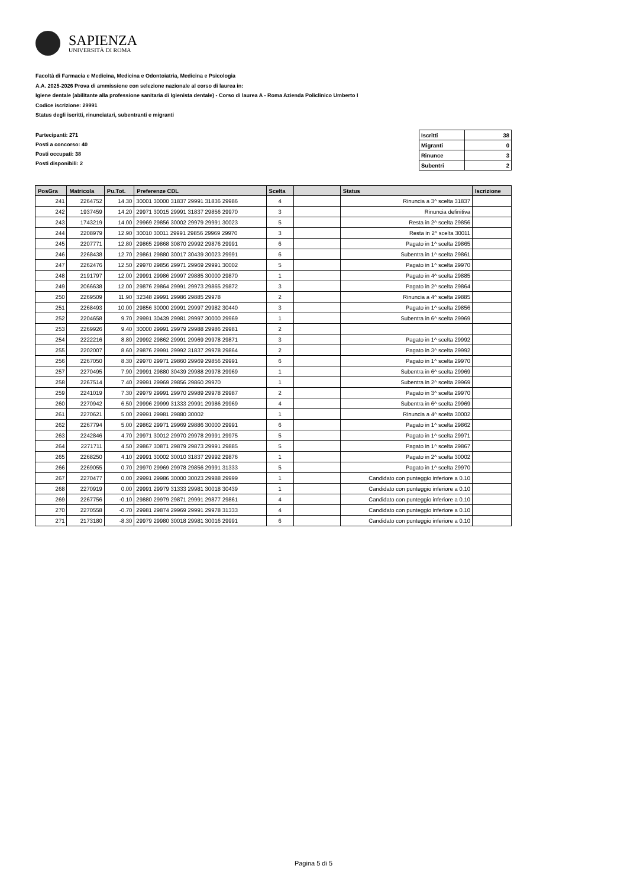SAPIENZA
UNIVERSITÀ DI ROMA
Facoltà di Farmacia e Medicina, Medicina e Odontoiatria, Medicina e Psicologia
A.A. 2025-2026 Prova di ammissione con selezione nazionale al corso di laurea in:
Igiene dentale (abilitante alla professione sanitaria di Igienista dentale) - Corso di laurea A - Roma Azienda Policlinico Umberto I
Codice iscrizione: 29991
Status degli iscritti, rinunciatari, subentranti e migranti
Partecipanti: 271
Posti a concorso: 40
Posti occupati: 38
Posti disponibili: 2
| Iscritti | 38 |
| Migranti | 0 |
| Rinunce | 3 |
| Subentri | 2 |
| PosGra | Matricola | Pu.Tot. | Preferenze CDL | Scelta | | Status | Iscrizione |
| --- | --- | --- | --- | --- | --- | --- | --- |
| 241 | 2264752 | 14.30 | 30001 30000 31837 29991 31836 29986 | 4 | | Rinuncia a 3^ scelta 31837 | |
| 242 | 1937459 | 14.20 | 29971 30015 29991 31837 29856 29970 | 3 | | Rinuncia definitiva | |
| 243 | 1743219 | 14.00 | 29969 29856 30002 29979 29991 30023 | 5 | | Resta in 2^ scelta 29856 | |
| 244 | 2208979 | 12.90 | 30010 30011 29991 29856 29969 29970 | 3 | | Resta in 2^ scelta 30011 | |
| 245 | 2207771 | 12.80 | 29865 29868 30870 29992 29876 29991 | 6 | | Pagato in 1^ scelta 29865 | |
| 246 | 2268438 | 12.70 | 29861 29880 30017 30439 30023 29991 | 6 | | Subentra in 1^ scelta 29861 | |
| 247 | 2262476 | 12.50 | 29970 29856 29971 29969 29991 30002 | 5 | | Pagato in 1^ scelta 29970 | |
| 248 | 2191797 | 12.00 | 29991 29986 29997 29885 30000 29870 | 1 | | Pagato in 4^ scelta 29885 | |
| 249 | 2066638 | 12.00 | 29876 29864 29991 29973 29865 29872 | 3 | | Pagato in 2^ scelta 29864 | |
| 250 | 2269509 | 11.90 | 32348 29991 29986 29885 29978 | 2 | | Rinuncia a 4^ scelta 29885 | |
| 251 | 2268493 | 10.00 | 29856 30000 29991 29997 29982 30440 | 3 | | Pagato in 1^ scelta 29856 | |
| 252 | 2204658 | 9.70 | 29991 30439 29981 29997 30000 29969 | 1 | | Subentra in 6^ scelta 29969 | |
| 253 | 2269926 | 9.40 | 30000 29991 29979 29988 29986 29981 | 2 | | | |
| 254 | 2222216 | 8.80 | 29992 29862 29991 29969 29978 29871 | 3 | | Pagato in 1^ scelta 29992 | |
| 255 | 2202007 | 8.60 | 29876 29991 29992 31837 29978 29864 | 2 | | Pagato in 3^ scelta 29992 | |
| 256 | 2267050 | 8.30 | 29970 29971 29860 29969 29856 29991 | 6 | | Pagato in 1^ scelta 29970 | |
| 257 | 2270495 | 7.90 | 29991 29880 30439 29988 29978 29969 | 1 | | Subentra in 6^ scelta 29969 | |
| 258 | 2267514 | 7.40 | 29991 29969 29856 29860 29970 | 1 | | Subentra in 2^ scelta 29969 | |
| 259 | 2241019 | 7.30 | 29979 29991 29970 29989 29978 29987 | 2 | | Pagato in 3^ scelta 29970 | |
| 260 | 2270942 | 6.50 | 29996 29999 31333 29991 29986 29969 | 4 | | Subentra in 6^ scelta 29969 | |
| 261 | 2270621 | 5.00 | 29991 29981 29880 30002 | 1 | | Rinuncia a 4^ scelta 30002 | |
| 262 | 2267794 | 5.00 | 29862 29971 29969 29886 30000 29991 | 6 | | Pagato in 1^ scelta 29862 | |
| 263 | 2242846 | 4.70 | 29971 30012 29970 29978 29991 29975 | 5 | | Pagato in 1^ scelta 29971 | |
| 264 | 2271711 | 4.50 | 29867 30871 29879 29873 29991 29885 | 5 | | Pagato in 1^ scelta 29867 | |
| 265 | 2268250 | 4.10 | 29991 30002 30010 31837 29992 29876 | 1 | | Pagato in 2^ scelta 30002 | |
| 266 | 2269055 | 0.70 | 29970 29969 29978 29856 29991 31333 | 5 | | Pagato in 1^ scelta 29970 | |
| 267 | 2270477 | 0.00 | 29991 29986 30000 30023 29988 29999 | 1 | | Candidato con punteggio inferiore a 0.10 | |
| 268 | 2270919 | 0.00 | 29991 29979 31333 29981 30018 30439 | 1 | | Candidato con punteggio inferiore a 0.10 | |
| 269 | 2267756 | -0.10 | 29880 29979 29871 29991 29877 29861 | 4 | | Candidato con punteggio inferiore a 0.10 | |
| 270 | 2270558 | -0.70 | 29981 29874 29969 29991 29978 31333 | 4 | | Candidato con punteggio inferiore a 0.10 | |
| 271 | 2173180 | -8.30 | 29979 29980 30018 29981 30016 29991 | 6 | | Candidato con punteggio inferiore a 0.10 | |
Pagina 5 di 5